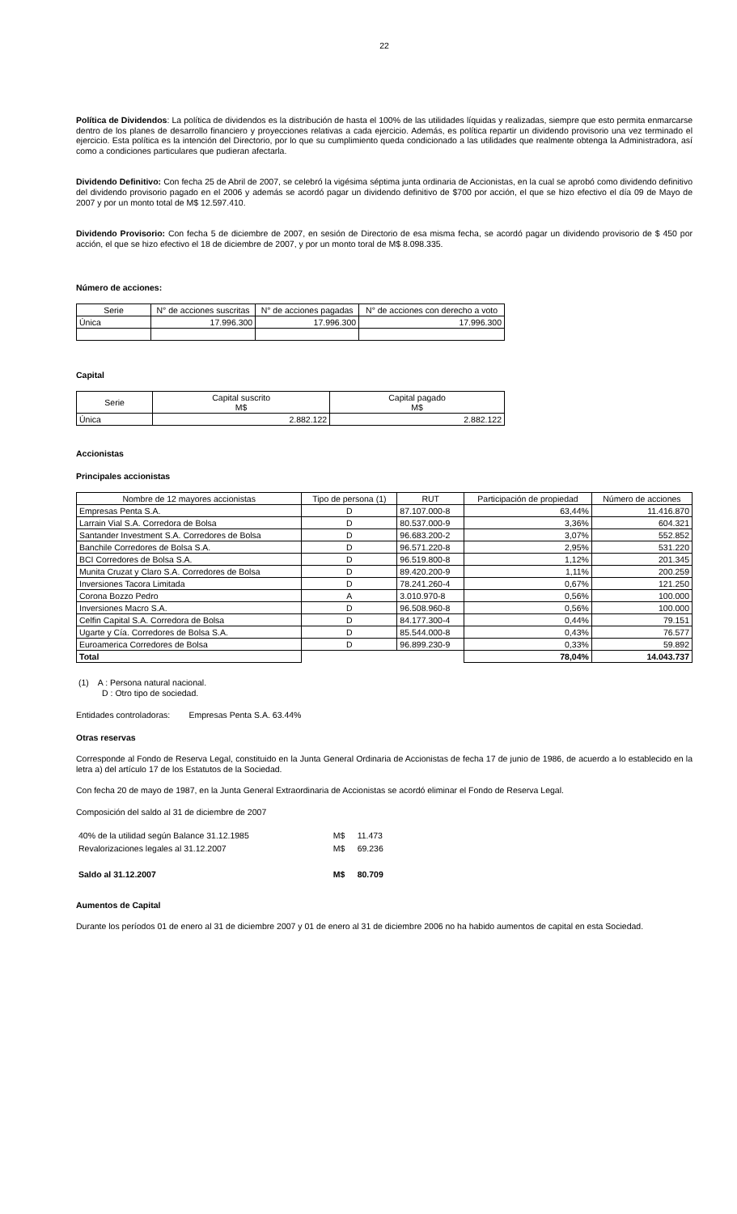22
Política de Dividendos: La política de dividendos es la distribución de hasta el 100% de las utilidades líquidas y realizadas, siempre que esto permita enmarcarse dentro de los planes de desarrollo financiero y proyecciones relativas a cada ejercicio. Además, es política repartir un dividendo provisorio una vez terminado el ejercicio. Esta política es la intención del Directorio, por lo que su cumplimiento queda condicionado a las utilidades que realmente obtenga la Administradora, así como a condiciones particulares que pudieran afectarla.
Dividendo Definitivo: Con fecha 25 de Abril de 2007, se celebró la vigésima séptima junta ordinaria de Accionistas, en la cual se aprobó como dividendo definitivo del dividendo provisorio pagado en el 2006 y además se acordó pagar un dividendo definitivo de $700 por acción, el que se hizo efectivo el día 09 de Mayo de 2007 y por un monto total de M$ 12.597.410.
Dividendo Provisorio: Con fecha 5 de diciembre de 2007, en sesión de Directorio de esa misma fecha, se acordó pagar un dividendo provisorio de $ 450 por acción, el que se hizo efectivo el 18 de diciembre de 2007, y por un monto toral de M$ 8.098.335.
Número de acciones:
| Serie | N° de acciones suscritas | N° de acciones pagadas | N° de acciones con derecho a voto |
| --- | --- | --- | --- |
| Única | 17.996.300 | 17.996.300 | 17.996.300 |
Capital
| Serie | Capital suscrito M$ | Capital pagado M$ |
| --- | --- | --- |
| Única | 2.882.122 | 2.882.122 |
Accionistas
Principales accionistas
| Nombre de 12 mayores accionistas | Tipo de persona (1) | RUT | Participación de propiedad | Número de acciones |
| --- | --- | --- | --- | --- |
| Empresas Penta S.A. | D | 87.107.000-8 | 63,44% | 11.416.870 |
| Larrain Vial S.A. Corredora de Bolsa | D | 80.537.000-9 | 3,36% | 604.321 |
| Santander Investment S.A. Corredores de Bolsa | D | 96.683.200-2 | 3,07% | 552.852 |
| Banchile Corredores de Bolsa S.A. | D | 96.571.220-8 | 2,95% | 531.220 |
| BCI Corredores de Bolsa S.A. | D | 96.519.800-8 | 1,12% | 201.345 |
| Munita Cruzat y Claro S.A. Corredores de Bolsa | D | 89.420.200-9 | 1,11% | 200.259 |
| Inversiones Tacora Limitada | D | 78.241.260-4 | 0,67% | 121.250 |
| Corona Bozzo Pedro | A | 3.010.970-8 | 0,56% | 100.000 |
| Inversiones Macro S.A. | D | 96.508.960-8 | 0,56% | 100.000 |
| Celfin Capital S.A. Corredora de Bolsa | D | 84.177.300-4 | 0,44% | 79.151 |
| Ugarte y Cía. Corredores de Bolsa S.A. | D | 85.544.000-8 | 0,43% | 76.577 |
| Euroamerica Corredores de Bolsa | D | 96.899.230-9 | 0,33% | 59.892 |
| Total | | | 78,04% | 14.043.737 |
(1) A : Persona natural nacional.
D : Otro tipo de sociedad.
Entidades controladoras: Empresas Penta S.A. 63.44%
Otras reservas
Corresponde al Fondo de Reserva Legal, constituido en la Junta General Ordinaria de Accionistas de fecha 17 de junio de 1986, de acuerdo a lo establecido en la letra a) del artículo 17 de los Estatutos de la Sociedad.
Con fecha 20 de mayo de 1987, en la Junta General Extraordinaria de Accionistas se acordó eliminar el Fondo de Reserva Legal.
Composición del saldo al 31 de diciembre de 2007
| 40% de la utilidad según Balance 31.12.1985 | M$ | 11.473 |
| Revalorizaciones legales al 31.12.2007 | M$ | 69.236 |
| Saldo al 31.12.2007 | M$ | 80.709 |
Aumentos de Capital
Durante los períodos 01 de enero al 31 de diciembre 2007 y 01 de enero al 31 de diciembre 2006 no ha habido aumentos de capital en esta Sociedad.